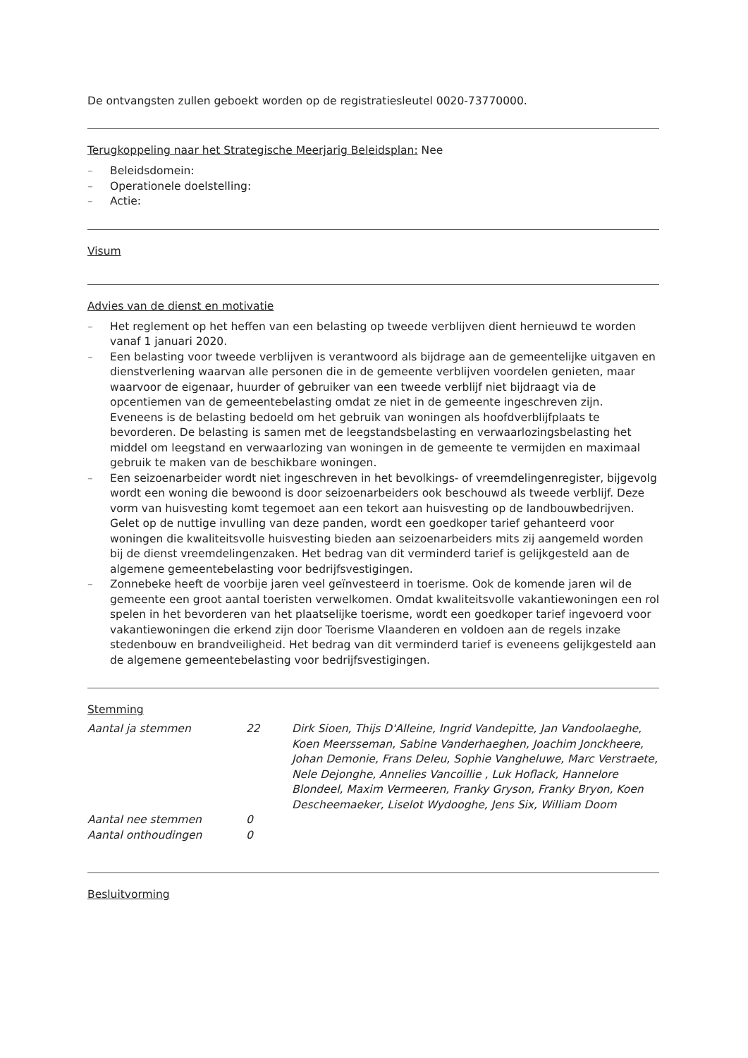De ontvangsten zullen geboekt worden op de registratiesleutel 0020-73770000.
Terugkoppeling naar het Strategische Meerjarig Beleidsplan: Nee
– Beleidsdomein:
– Operationele doelstelling:
– Actie:
Visum
Advies van de dienst en motivatie
– Het reglement op het heffen van een belasting op tweede verblijven dient hernieuwd te worden vanaf 1 januari 2020.
– Een belasting voor tweede verblijven is verantwoord als bijdrage aan de gemeentelijke uitgaven en dienstverlening waarvan alle personen die in de gemeente verblijven voordelen genieten, maar waarvoor de eigenaar, huurder of gebruiker van een tweede verblijf niet bijdraagt via de opcentiemen van de gemeentebelasting omdat ze niet in de gemeente ingeschreven zijn. Eveneens is de belasting bedoeld om het gebruik van woningen als hoofdverblijfplaats te bevorderen. De belasting is samen met de leegstandsbelasting en verwaarlozingsbelasting het middel om leegstand en verwaarlozing van woningen in de gemeente te vermijden en maximaal gebruik te maken van de beschikbare woningen.
– Een seizoenarbeider wordt niet ingeschreven in het bevolkings- of vreemdelingenregister, bijgevolg wordt een woning die bewoond is door seizoenarbeiders ook beschouwd als tweede verblijf. Deze vorm van huisvesting komt tegemoet aan een tekort aan huisvesting op de landbouwbedrijven. Gelet op de nuttige invulling van deze panden, wordt een goedkoper tarief gehanteerd voor woningen die kwaliteitsvolle huisvesting bieden aan seizoenarbeiders mits zij aangemeld worden bij de dienst vreemdelingenzaken. Het bedrag van dit verminderd tarief is gelijkgesteld aan de algemene gemeentebelasting voor bedrijfsvestigingen.
– Zonnebeke heeft de voorbije jaren veel geïnvesteerd in toerisme. Ook de komende jaren wil de gemeente een groot aantal toeristen verwelkomen. Omdat kwaliteitsvolle vakantiewoningen een rol spelen in het bevorderen van het plaatselijke toerisme, wordt een goedkoper tarief ingevoerd voor vakantiewoningen die erkend zijn door Toerisme Vlaanderen en voldoen aan de regels inzake stedenbouw en brandveiligheid. Het bedrag van dit verminderd tarief is eveneens gelijkgesteld aan de algemene gemeentebelasting voor bedrijfsvestigingen.
Stemming
| Aantal ja stemmen | 22 | Dirk Sioen, Thijs D'Alleine, Ingrid Vandepitte, Jan Vandoolaeghe, Koen Meersseman, Sabine Vanderhaeghen, Joachim Jonckheere, Johan Demonie, Frans Deleu, Sophie Vangheluwe, Marc Verstraete, Nele Dejonghe, Annelies Vancoillie , Luk Hoflack, Hannelore Blondeel, Maxim Vermeeren, Franky Gryson, Franky Bryon, Koen Descheemaeker, Liselot Wydooghe, Jens Six, William Doom |
| Aantal nee stemmen | 0 | |
| Aantal onthoudingen | 0 | |
Besluitvorming